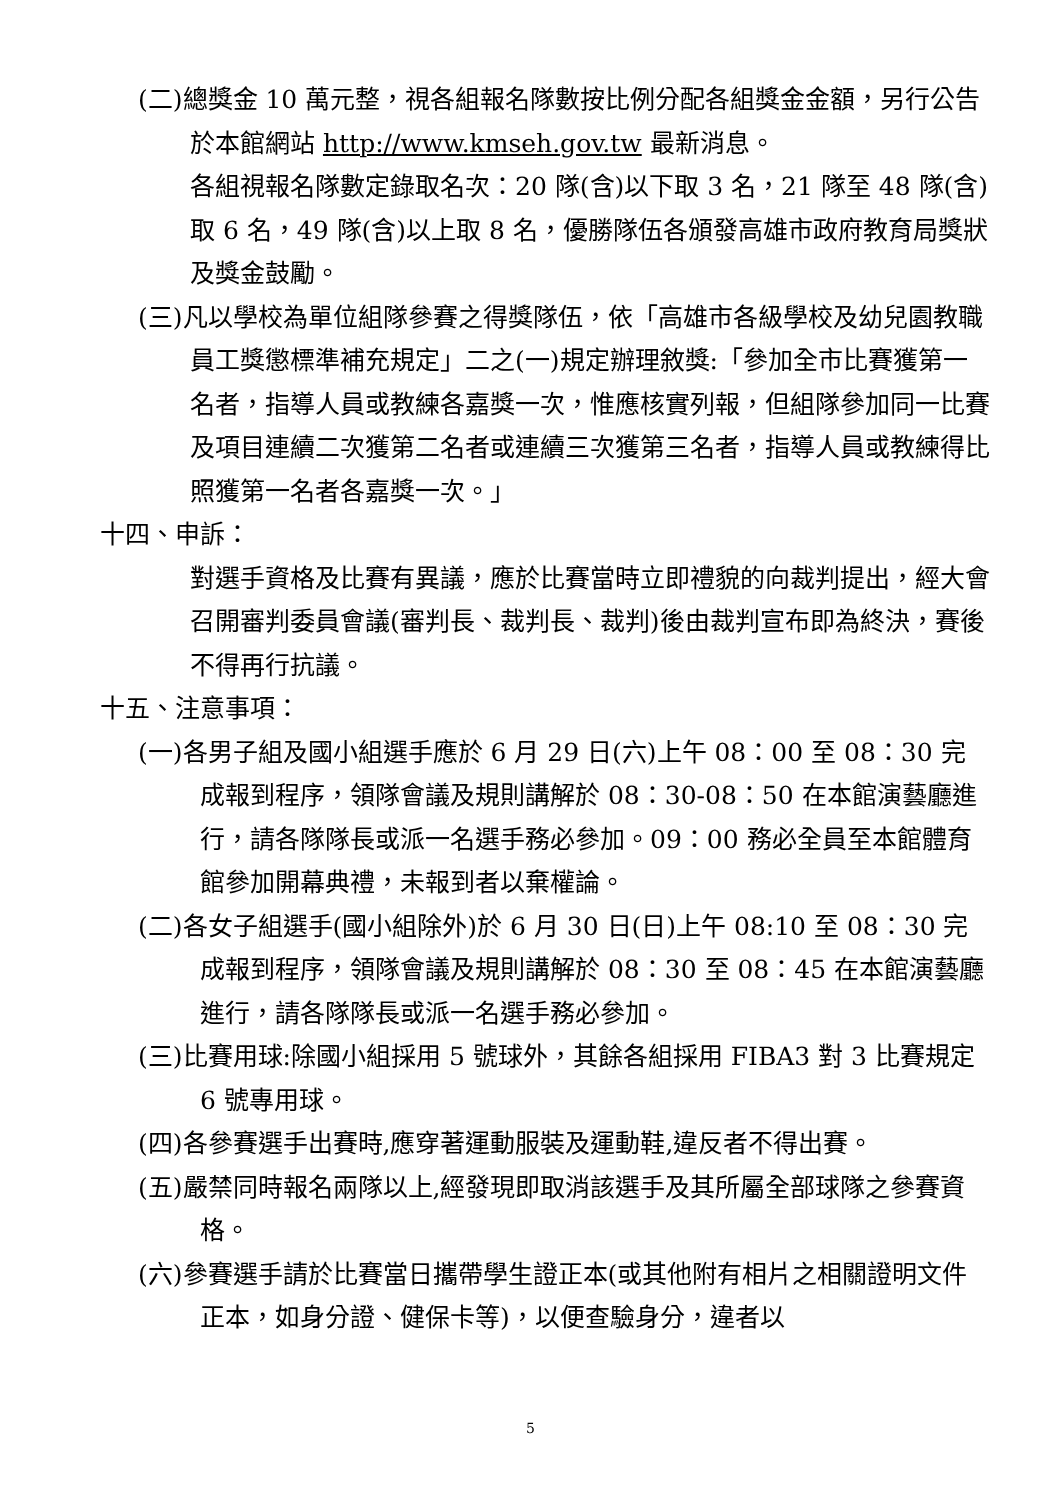(二)總獎金 10 萬元整，視各組報名隊數按比例分配各組獎金金額，另行公告於本館網站 http://www.kmseh.gov.tw 最新消息。
各組視報名隊數定錄取名次：20 隊(含)以下取 3 名，21 隊至 48 隊(含)取 6 名，49 隊(含)以上取 8 名，優勝隊伍各頒發高雄市政府教育局獎狀及獎金鼓勵。
(三)凡以學校為單位組隊參賽之得獎隊伍，依「高雄市各級學校及幼兒園教職員工獎懲標準補充規定」二之(一)規定辦理敘獎:「參加全市比賽獲第一名者，指導人員或教練各嘉獎一次，惟應核實列報，但組隊參加同一比賽及項目連續二次獲第二名者或連續三次獲第三名者，指導人員或教練得比照獲第一名者各嘉獎一次。」
十四、申訴：
對選手資格及比賽有異議，應於比賽當時立即禮貌的向裁判提出，經大會召開審判委員會議(審判長、裁判長、裁判)後由裁判宣布即為終決，賽後不得再行抗議。
十五、注意事項：
(一)各男子組及國小組選手應於 6 月 29 日(六)上午 08：00 至 08：30 完成報到程序，領隊會議及規則講解於 08：30-08：50 在本館演藝廳進行，請各隊隊長或派一名選手務必參加。09：00 務必全員至本館體育館參加開幕典禮，未報到者以棄權論。
(二)各女子組選手(國小組除外)於 6 月 30 日(日)上午 08:10 至 08：30 完成報到程序，領隊會議及規則講解於 08：30 至 08：45 在本館演藝廳進行，請各隊隊長或派一名選手務必參加。
(三)比賽用球:除國小組採用 5 號球外，其餘各組採用 FIBA3 對 3 比賽規定 6 號專用球。
(四)各參賽選手出賽時,應穿著運動服裝及運動鞋,違反者不得出賽。
(五)嚴禁同時報名兩隊以上,經發現即取消該選手及其所屬全部球隊之參賽資格。
(六)參賽選手請於比賽當日攜帶學生證正本(或其他附有相片之相關證明文件正本，如身分證、健保卡等)，以便查驗身分，違者以
5